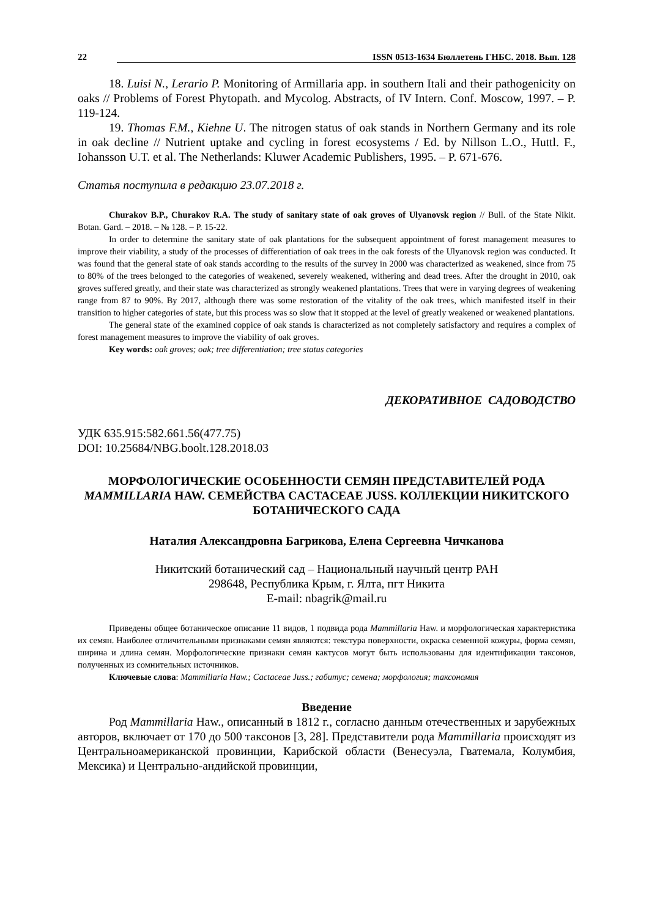22 ISSN 0513-1634 Бюллетень ГНБС. 2018. Вып. 128
18. Luisi N., Lerario P. Monitoring of Armillaria app. in southern Itali and their pathogenicity on oaks // Problems of Forest Phytopath. and Mycolog. Abstracts, of IV Intern. Conf. Moscow, 1997. – P. 119-124.
19. Thomas F.M., Kiehne U. The nitrogen status of oak stands in Northern Germany and its role in oak decline // Nutrient uptake and cycling in forest ecosystems / Ed. by Nillson L.O., Huttl. F., Iohansson U.T. et al. The Netherlands: Kluwer Academic Publishers, 1995. – P. 671-676.
Статья поступила в редакцию 23.07.2018 г.
Churakov B.P., Churakov R.A. The study of sanitary state of oak groves of Ulyanovsk region // Bull. of the State Nikit. Botan. Gard. – 2018. – № 128. – P. 15-22.
In order to determine the sanitary state of oak plantations for the subsequent appointment of forest management measures to improve their viability, a study of the processes of differentiation of oak trees in the oak forests of the Ulyanovsk region was conducted. It was found that the general state of oak stands according to the results of the survey in 2000 was characterized as weakened, since from 75 to 80% of the trees belonged to the categories of weakened, severely weakened, withering and dead trees. After the drought in 2010, oak groves suffered greatly, and their state was characterized as strongly weakened plantations. Trees that were in varying degrees of weakening range from 87 to 90%. By 2017, although there was some restoration of the vitality of the oak trees, which manifested itself in their transition to higher categories of state, but this process was so slow that it stopped at the level of greatly weakened or weakened plantations.
The general state of the examined coppice of oak stands is characterized as not completely satisfactory and requires a complex of forest management measures to improve the viability of oak groves.
Key words: oak groves; oak; tree differentiation; tree status categories
ДЕКОРАТИВНОЕ САДОВОДСТВО
УДК 635.915:582.661.56(477.75)
DOI: 10.25684/NBG.boolt.128.2018.03
МОРФОЛОГИЧЕСКИЕ ОСОБЕННОСТИ СЕМЯН ПРЕДСТАВИТЕЛЕЙ РОДА MAMMILLARIA HAW. СЕМЕЙСТВА CACTACEAE JUSS. КОЛЛЕКЦИИ НИКИТСКОГО БОТАНИЧЕСКОГО САДА
Наталия Александровна Багрикова, Елена Сергеевна Чичканова
Никитский ботанический сад – Национальный научный центр РАН
298648, Республика Крым, г. Ялта, пгт Никита
E-mail: nbagrik@mail.ru
Приведены общее ботаническое описание 11 видов, 1 подвида рода Mammillaria Haw. и морфологическая характеристика их семян. Наиболее отличительными признаками семян являются: текстура поверхности, окраска семенной кожуры, форма семян, ширина и длина семян. Морфологические признаки семян кактусов могут быть использованы для идентификации таксонов, полученных из сомнительных источников.
Ключевые слова: Mammillaria Haw.; Cactaceae Juss.; габитус; семена; морфология; таксономия
Введение
Род Mammillaria Haw., описанный в 1812 г., согласно данным отечественных и зарубежных авторов, включает от 170 до 500 таксонов [3, 28]. Представители рода Mammillaria происходят из Центральноамериканской провинции, Карибской области (Венесуэла, Гватемала, Колумбия, Мексика) и Центрально-андийской провинции,